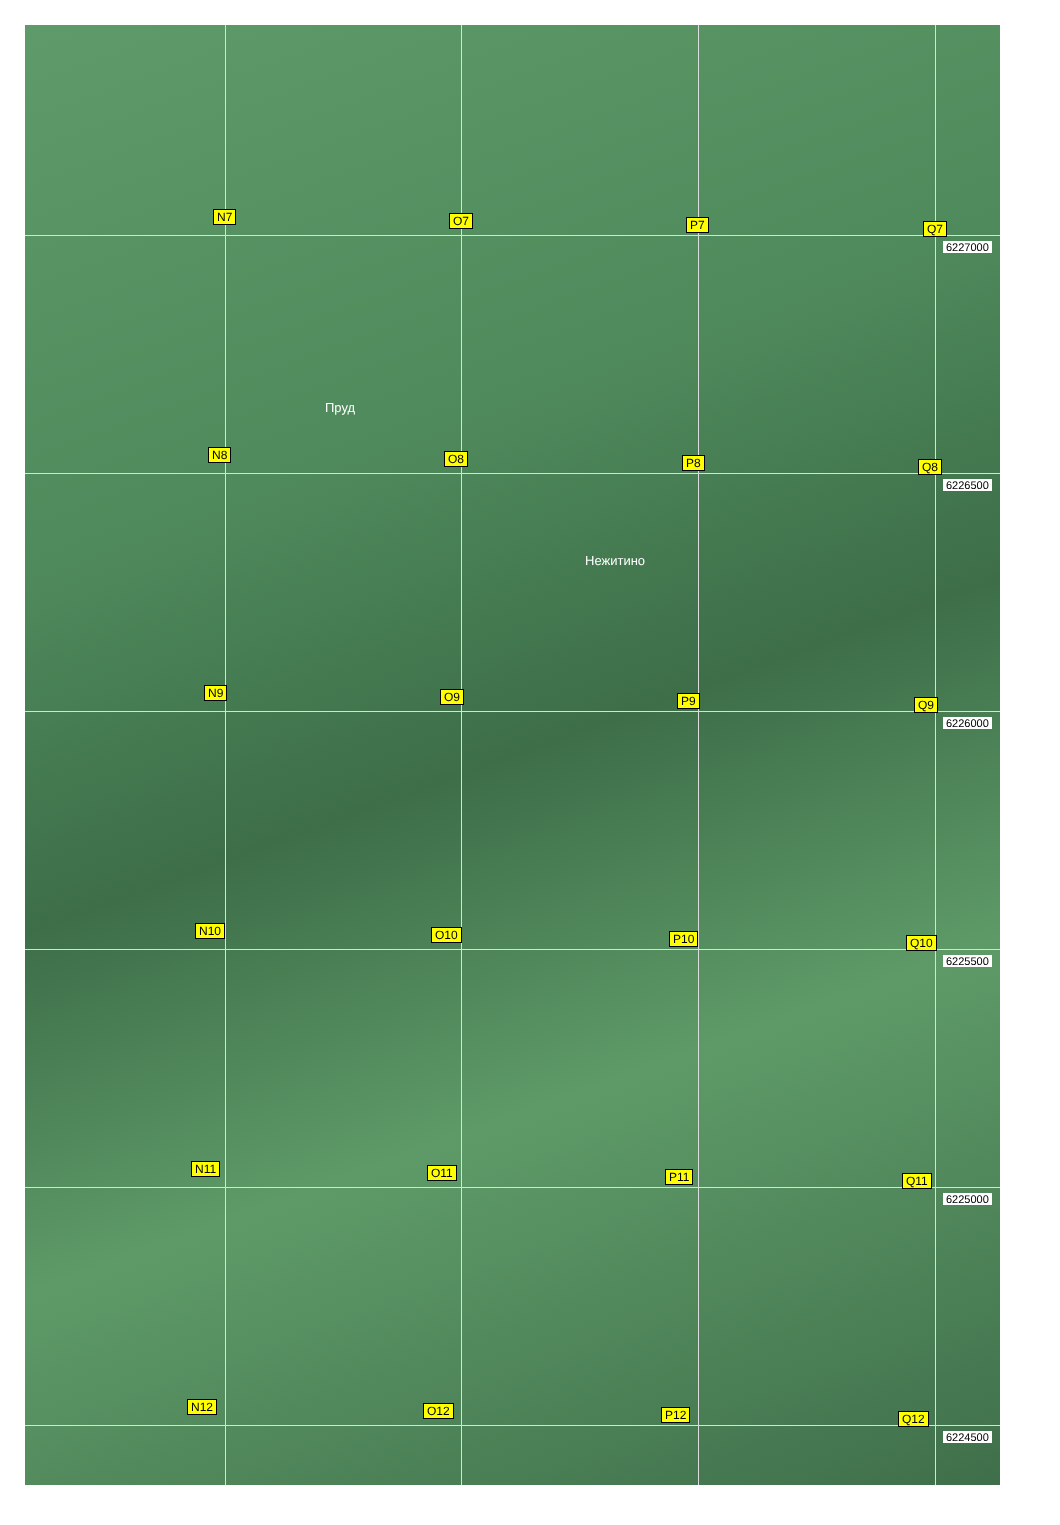N7 O7 P7 Q7
6227000
Пруд
N8 O8 P8 Q8
6226500
Нежитино
N9 O9 P9 Q9
6226000
N10 O10 P10 Q10
6225500
N11 O11 P11 Q11
6225000
N12 O12 P12 Q12
6224500